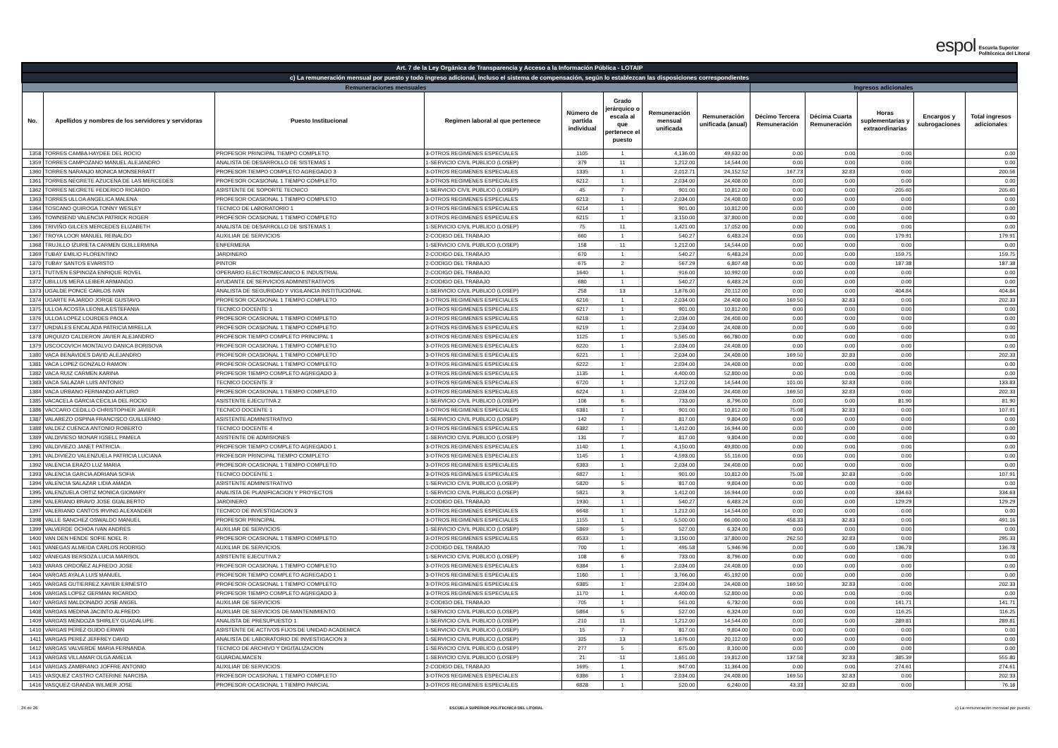espol Escuela Superior
Politécnica del Litoral
| Art. 7 de la Ley Orgánica de Transparencia y Acceso a la Información Pública - LOTAIP | | | | | | | | | | | | |
| --- | --- | --- | --- | --- | --- | --- | --- | --- | --- | --- | --- | --- |
| c) La remuneración mensual por puesto y todo ingreso adicional, incluso el sistema de compensación, según lo establezcan las disposiciones correspondientes | | | | | | | | | | | | |
| Remuneraciones mensuales | | | | | | | | Ingresos adicionales | | | | |
| No. | Apellidos y nombres de los servidores y servidoras | Puesto Institucional | Regimen laboral al que pertenece | Número de partida individual | Grado jerárquico o escala al que pertenece el puesto | Remuneración mensual unificada | Remuneración unificada (anual) | Décimo Tercera Remuneración | Décima Cuarta Remuneración | Horas suplementarias y extraordinarias | Encargos y subrogaciones | Total ingresos adicionales |
| 1358 | TORRES CAMBA HAYDEE DEL ROCIO | PROFESOR PRINCIPAL TIEMPO COMPLETO | 3-OTROS REGIMENES ESPECIALES | 1105 | 1 | 4,136.00 | 49,632.00 | 0.00 | 0.00 | 0.00 | | 0.00 |
| 1359 | TORRES CAMPOZANO MANUEL ALEJANDRO | ANALISTA DE DESARROLLO DE SISTEMAS 1 | 1-SERVICIO CIVIL PUBLICO (LOSEP) | 379 | 11 | 1,212.00 | 14,544.00 | 0.00 | 0.00 | 0.00 | | 0.00 |
| 1360 | TORRES NARANJO MONICA MONSERRATT | PROFESOR TIEMPO COMPLETO AGREGADO 3 | 3-OTROS REGIMENES ESPECIALES | 1335 | 1 | 2,012.71 | 24,152.52 | 167.73 | 32.83 | 0.00 | | 200.56 |
| 1361 | TORRES NEGRETE AZUCENA DE LAS MERCEDES | PROFESOR OCASIONAL 1 TIEMPO COMPLETO | 3-OTROS REGIMENES ESPECIALES | 6212 | 1 | 2,034.00 | 24,408.00 | 0.00 | 0.00 | 0.00 | | 0.00 |
| 1362 | TORRES NEGRETE FEDERICO RICARDO | ASISTENTE DE SOPORTE TECNICO | 1-SERVICIO CIVIL PUBLICO (LOSEP) | 45 | 7 | 901.00 | 10,812.00 | 0.00 | 0.00 | 205.60 | | 205.60 |
| 1363 | TORRES ULLOA ANGELICA MALENA | PROFESOR OCASIONAL 1 TIEMPO COMPLETO | 3-OTROS REGIMENES ESPECIALES | 6213 | 1 | 2,034.00 | 24,408.00 | 0.00 | 0.00 | 0.00 | | 0.00 |
| 1364 | TOSCANO QUIROGA TONNY WESLEY | TECNICO DE LABORATORIO 1 | 3-OTROS REGIMENES ESPECIALES | 6214 | 1 | 901.00 | 10,812.00 | 0.00 | 0.00 | 0.00 | | 0.00 |
| 1365 | TOWNSEND VALENCIA PATRICK ROGER | PROFESOR OCASIONAL 1 TIEMPO COMPLETO | 3-OTROS REGIMENES ESPECIALES | 6215 | 1 | 3,150.00 | 37,800.00 | 0.00 | 0.00 | 0.00 | | 0.00 |
| 1366 | TRIVIÑO GILCES MERCEDES ELIZABETH | ANALISTA DE DESARROLLO DE SISTEMAS 1 | 1-SERVICIO CIVIL PUBLICO (LOSEP) | 75 | 11 | 1,421.00 | 17,052.00 | 0.00 | 0.00 | 0.00 | | 0.00 |
| 1367 | TROYA LOOR MANUEL REINALDO | AUXILIAR DE SERVICIOS | 2-CODIGO DEL TRABAJO | 660 | 1 | 540.27 | 6,483.24 | 0.00 | 0.00 | 179.91 | | 179.91 |
| 1368 | TRUJILLO IZURIETA CARMEN GUILLERMINA | ENFERMERA | 1-SERVICIO CIVIL PUBLICO (LOSEP) | 158 | 11 | 1,212.00 | 14,544.00 | 0.00 | 0.00 | 0.00 | | 0.00 |
| 1369 | TUBAY EMILIO FLORENTINO | JARDINERO | 2-CODIGO DEL TRABAJO | 670 | 1 | 540.27 | 6,483.24 | 0.00 | 0.00 | 159.75 | | 159.75 |
| 1370 | TUBAY SANTOS EVARISTO | PINTOR | 2-CODIGO DEL TRABAJO | 675 | 2 | 567.29 | 6,807.48 | 0.00 | 0.00 | 187.38 | | 187.38 |
| 1371 | TUTIVEN ESPINOZA ENRIQUE ROVEL | OPERARIO ELECTROMECANICO E INDUSTRIAL | 2-CODIGO DEL TRABAJO | 1640 | 1 | 916.00 | 10,992.00 | 0.00 | 0.00 | 0.00 | | 0.00 |
| 1372 | UBILLUS MERA LEIBER ARMANDO | AYUDANTE DE SERVICIOS ADMINISTRATIVOS | 2-CODIGO DEL TRABAJO | 680 | 1 | 540.27 | 6,483.24 | 0.00 | 0.00 | 0.00 | | 0.00 |
| 1373 | UGALDE PONCE CARLOS IVAN | ANALISTA DE SEGURIDAD Y VIGILANCIA INSTITUCIONAL | 1-SERVICIO CIVIL PUBLICO (LOSEP) | 258 | 13 | 1,676.00 | 20,112.00 | 0.00 | 0.00 | 404.84 | | 404.84 |
| 1374 | UGARTE FAJARDO JORGE GUSTAVO | PROFESOR OCASIONAL 1 TIEMPO COMPLETO | 3-OTROS REGIMENES ESPECIALES | 6216 | 1 | 2,034.00 | 24,408.00 | 169.50 | 32.83 | 0.00 | | 202.33 |
| 1375 | ULLOA ACOSTA LEONILA ESTEFANIA | TECNICO DOCENTE 1 | 3-OTROS REGIMENES ESPECIALES | 6217 | 1 | 901.00 | 10,812.00 | 0.00 | 0.00 | 0.00 | | 0.00 |
| 1376 | ULLOA LOPEZ LOURDES PAOLA | PROFESOR OCASIONAL 1 TIEMPO COMPLETO | 3-OTROS REGIMENES ESPECIALES | 6218 | 1 | 2,034.00 | 24,408.00 | 0.00 | 0.00 | 0.00 | | 0.00 |
| 1377 | URDIALES ENCALADA PATRICIA MIRELLA | PROFESOR OCASIONAL 1 TIEMPO COMPLETO | 3-OTROS REGIMENES ESPECIALES | 6219 | 1 | 2,034.00 | 24,408.00 | 0.00 | 0.00 | 0.00 | | 0.00 |
| 1378 | URQUIZO CALDERON JAVIER ALEJANDRO | PROFESOR TIEMPO COMPLETO PRINCIPAL 1 | 3-OTROS REGIMENES ESPECIALES | 1125 | 1 | 5,565.00 | 66,780.00 | 0.00 | 0.00 | 0.00 | | 0.00 |
| 1379 | USCOCOVICH MONTALVO DANICA BORISOVA | PROFESOR OCASIONAL 1 TIEMPO COMPLETO | 3-OTROS REGIMENES ESPECIALES | 6220 | 1 | 2,034.00 | 24,408.00 | 0.00 | 0.00 | 0.00 | | 0.00 |
| 1380 | VACA BENAVIDES DAVID ALEJANDRO | PROFESOR OCASIONAL 1 TIEMPO COMPLETO | 3-OTROS REGIMENES ESPECIALES | 6221 | 1 | 2,034.00 | 24,408.00 | 169.50 | 32.83 | 0.00 | | 202.33 |
| 1381 | VACA LOPEZ GONZALO RAMON | PROFESOR OCASIONAL 1 TIEMPO COMPLETO | 3-OTROS REGIMENES ESPECIALES | 6222 | 1 | 2,034.00 | 24,408.00 | 0.00 | 0.00 | 0.00 | | 0.00 |
| 1382 | VACA RUIZ CARMEN KARINA | PROFESOR TIEMPO COMPLETO AGREGADO 3 | 3-OTROS REGIMENES ESPECIALES | 1135 | 1 | 4,400.00 | 52,800.00 | 0.00 | 0.00 | 0.00 | | 0.00 |
| 1383 | VACA SALAZAR LUIS ANTONIO | TECNICO DOCENTE 3 | 3-OTROS REGIMENES ESPECIALES | 6720 | 1 | 1,212.00 | 14,544.00 | 101.00 | 32.83 | 0.00 | | 133.83 |
| 1384 | VACA URBANO FERNANDO ARTURO | PROFESOR OCASIONAL 1 TIEMPO COMPLETO | 3-OTROS REGIMENES ESPECIALES | 6224 | 1 | 2,034.00 | 24,408.00 | 169.50 | 32.83 | 0.00 | | 202.33 |
| 1385 | VACACELA GARCIA CECILIA DEL ROCIO | ASISTENTE EJECUTIVA 2 | 1-SERVICIO CIVIL PUBLICO (LOSEP) | 106 | 6 | 733.00 | 8,796.00 | 0.00 | 0.00 | 81.90 | | 81.90 |
| 1386 | VACCARO CEDILLO CHRISTOPHER JAVIER | TECNICO DOCENTE 1 | 3-OTROS REGIMENES ESPECIALES | 6381 | 1 | 901.00 | 10,812.00 | 75.08 | 32.83 | 0.00 | | 107.91 |
| 1387 | VALAREZO OSPINA FRANCISCO GUILLERMO | ASISTENTE ADMINISTRATIVO | 1-SERVICIO CIVIL PUBLICO (LOSEP) | 142 | 7 | 817.00 | 9,804.00 | 0.00 | 0.00 | 0.00 | | 0.00 |
| 1388 | VALDEZ CUENCA ANTONIO ROBERTO | TECNICO DOCENTE 4 | 3-OTROS REGIMENES ESPECIALES | 6382 | 1 | 1,412.00 | 16,944.00 | 0.00 | 0.00 | 0.00 | | 0.00 |
| 1389 | VALDIVIESO MONAR IGSELL PAMELA | ASISTENTE DE ADMISIONES | 1-SERVICIO CIVIL PUBLICO (LOSEP) | 131 | 7 | 817.00 | 9,804.00 | 0.00 | 0.00 | 0.00 | | 0.00 |
| 1390 | VALDIVIEZO JANET PATRICIA | PROFESOR TIEMPO COMPLETO AGREGADO 1 | 3-OTROS REGIMENES ESPECIALES | 1140 | 1 | 4,150.00 | 49,800.00 | 0.00 | 0.00 | 0.00 | | 0.00 |
| 1391 | VALDIVIEZO VALENZUELA PATRICIA LUCIANA | PROFESOR PRINCIPAL TIEMPO COMPLETO | 3-OTROS REGIMENES ESPECIALES | 1145 | 1 | 4,593.00 | 55,116.00 | 0.00 | 0.00 | 0.00 | | 0.00 |
| 1392 | VALENCIA ERAZO LUZ MARIA | PROFESOR OCASIONAL 1 TIEMPO COMPLETO | 3-OTROS REGIMENES ESPECIALES | 6383 | 1 | 2,034.00 | 24,408.00 | 0.00 | 0.00 | 0.00 | | 0.00 |
| 1393 | VALENCIA GARCIA ADRIANA SOFIA | TECNICO DOCENTE 1 | 3-OTROS REGIMENES ESPECIALES | 6827 | 1 | 901.00 | 10,812.00 | 75.08 | 32.83 | 0.00 | | 107.91 |
| 1394 | VALENCIA SALAZAR LIDIA AMADA | ASISTENTE ADMINISTRATIVO | 1-SERVICIO CIVIL PUBLICO (LOSEP) | 5820 | 5 | 817.00 | 9,804.00 | 0.00 | 0.00 | 0.00 | | 0.00 |
| 1395 | VALENZUELA ORTIZ MONICA GIOMARY | ANALISTA DE PLANIFICACION Y PROYECTOS | 1-SERVICIO CIVIL PUBLICO (LOSEP) | 5821 | 3 | 1,412.00 | 16,944.00 | 0.00 | 0.00 | 334.63 | | 334.63 |
| 1396 | VALERIANO BRAVO JOSE GUALBERTO | JARDINERO | 2-CODIGO DEL TRABAJO | 1930 | 1 | 540.27 | 6,483.24 | 0.00 | 0.00 | 129.29 | | 129.29 |
| 1397 | VALERIANO CANTOS IRVING ALEXANDER | TECNICO DE INVESTIGACION 3 | 3-OTROS REGIMENES ESPECIALES | 6648 | 1 | 1,212.00 | 14,544.00 | 0.00 | 0.00 | 0.00 | | 0.00 |
| 1398 | VALLE SANCHEZ OSWALDO MANUEL | PROFESOR PRINCIPAL | 3-OTROS REGIMENES ESPECIALES | 1155 | 1 | 5,500.00 | 66,000.00 | 458.33 | 32.83 | 0.00 | | 491.16 |
| 1399 | VALVERDE OCHOA IVAN ANDRES | AUXILIAR DE SERVICIOS | 1-SERVICIO CIVIL PUBLICO (LOSEP) | 5869 | 5 | 527.00 | 6,324.00 | 0.00 | 0.00 | 0.00 | | 0.00 |
| 1400 | VAN DEN HENDE SOFIE NOEL R | PROFESOR OCASIONAL 1 TIEMPO COMPLETO | 3-OTROS REGIMENES ESPECIALES | 6533 | 1 | 3,150.00 | 37,800.00 | 262.50 | 32.83 | 0.00 | | 295.33 |
| 1401 | VANEGAS ALMEIDA CARLOS RODRIGO | AUXILIAR DE SERVICIOS | 2-CODIGO DEL TRABAJO | 700 | 1 | 495.58 | 5,946.96 | 0.00 | 0.00 | 136.78 | | 136.78 |
| 1402 | VANEGAS BERSOZA LUCIA MARISOL | ASISTENTE EJECUTIVA 2 | 1-SERVICIO CIVIL PUBLICO (LOSEP) | 108 | 6 | 733.00 | 8,796.00 | 0.00 | 0.00 | 0.00 | | 0.00 |
| 1403 | VARAS ORDOÑEZ ALFREDO JOSE | PROFESOR OCASIONAL 1 TIEMPO COMPLETO | 3-OTROS REGIMENES ESPECIALES | 6384 | 1 | 2,034.00 | 24,408.00 | 0.00 | 0.00 | 0.00 | | 0.00 |
| 1404 | VARGAS AYALA LUIS MANUEL | PROFESOR TIEMPO COMPLETO AGREGADO 1 | 3-OTROS REGIMENES ESPECIALES | 1160 | 1 | 3,766.00 | 45,192.00 | 0.00 | 0.00 | 0.00 | | 0.00 |
| 1405 | VARGAS GUTIERREZ XAVIER ERNESTO | PROFESOR OCASIONAL 1 TIEMPO COMPLETO | 3-OTROS REGIMENES ESPECIALES | 6385 | 1 | 2,034.00 | 24,408.00 | 169.50 | 32.83 | 0.00 | | 202.33 |
| 1406 | VARGAS LOPEZ GERMAN RICARDO | PROFESOR TIEMPO COMPLETO AGREGADO 3 | 3-OTROS REGIMENES ESPECIALES | 1170 | 1 | 4,400.00 | 52,800.00 | 0.00 | 0.00 | 0.00 | | 0.00 |
| 1407 | VARGAS MALDONADO JOSE ANGEL | AUXILIAR DE SERVICIOS | 2-CODIGO DEL TRABAJO | 705 | 1 | 561.00 | 6,732.00 | 0.00 | 0.00 | 141.71 | | 141.71 |
| 1408 | VARGAS MEDINA JACINTO ALFREDO | AUXILIAR DE SERVICIOS DE MANTENIMIENTO | 1-SERVICIO CIVIL PUBLICO (LOSEP) | 5864 | 5 | 527.00 | 6,324.00 | 0.00 | 0.00 | 116.25 | | 116.25 |
| 1409 | VARGAS MENDOZA SHIRLEY GUADALUPE | ANALISTA DE PRESUPUESTO 1 | 1-SERVICIO CIVIL PUBLICO (LOSEP) | 210 | 11 | 1,212.00 | 14,544.00 | 0.00 | 0.00 | 289.81 | | 289.81 |
| 1410 | VARGAS PEREZ GUIDO ERWIN | ASISTENTE DE ACTIVOS FIJOS DE UNIDAD ACADEMICA | 1-SERVICIO CIVIL PUBLICO (LOSEP) | 15 | 7 | 817.00 | 9,804.00 | 0.00 | 0.00 | 0.00 | | 0.00 |
| 1411 | VARGAS PEREZ JEFFREY DAVID | ANALISTA DE LABORATORIO DE INVESTIGACION 3 | 1-SERVICIO CIVIL PUBLICO (LOSEP) | 325 | 13 | 1,676.00 | 20,112.00 | 0.00 | 0.00 | 0.00 | | 0.00 |
| 1412 | VARGAS VALVERDE MARIA FERNANDA | TECNICO DE ARCHIVO Y DIGITALIZACION | 1-SERVICIO CIVIL PUBLICO (LOSEP) | 277 | 5 | 675.00 | 8,100.00 | 0.00 | 0.00 | 0.00 | | 0.00 |
| 1413 | VARGAS VILLAMAR OLGA AMELIA | GUARDALMACEN | 1-SERVICIO CIVIL PUBLICO (LOSEP) | 21 | 11 | 1,651.00 | 19,812.00 | 137.58 | 32.83 | 385.39 | | 555.80 |
| 1414 | VARGAS ZAMBRANO JOFFRE ANTONIO | AUXILIAR DE SERVICIOS | 2-CODIGO DEL TRABAJO | 1695 | 1 | 947.00 | 11,364.00 | 0.00 | 0.00 | 274.61 | | 274.61 |
| 1415 | VASQUEZ CASTRO CATERINE NARCISA | PROFESOR OCASIONAL 1 TIEMPO COMPLETO | 3-OTROS REGIMENES ESPECIALES | 6386 | 1 | 2,034.00 | 24,408.00 | 169.50 | 32.83 | 0.00 | | 202.33 |
| 1416 | VASQUEZ GRANDA WILMER JOSE | PROFESOR OCASIONAL 1 TIEMPO PARCIAL | 3-OTROS REGIMENES ESPECIALES | 6828 | 1 | 520.00 | 6,240.00 | 43.33 | 32.83 | 0.00 | | 76.16 |
24 de 26 ESCUELA SUPERIOR POLITECNICA DEL LITORAL c) La remuneración mensual por puesto